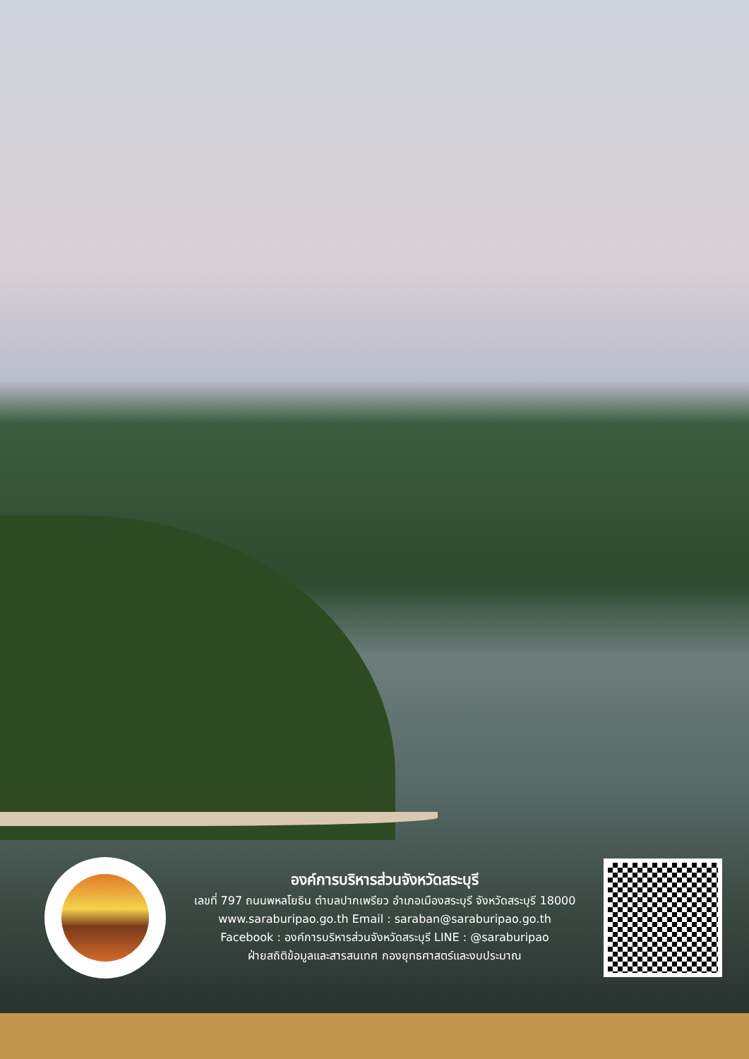องค์การบริหารส่วนจังหวัดสระบุรี
เลขที่ 797 ถนนพหลโยธิน ตำบลปากเพรียว อำเภอเมืองสระบุรี จังหวัดสระบุรี 18000
www.saraburipao.go.th Email : saraban@saraburipao.go.th
Facebook : องค์การบริหารส่วนจังหวัดสระบุรี LINE : @saraburipao
ฝ่ายสถิติข้อมูลและสารสนเทศ กองยุทธศาสตร์และงบประมาณ